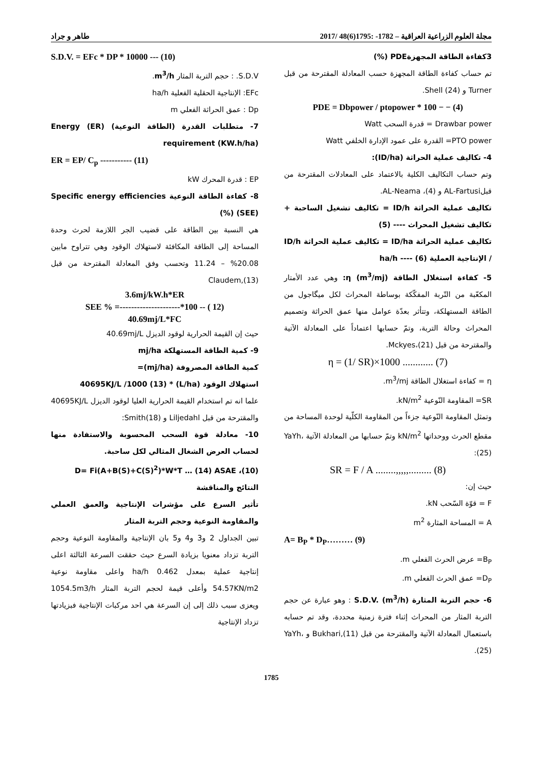مجلة العلوم الزراعية العراقية – 1782- :1795(6)48 /2017 طاهر و جراد
3كفاءة الطاقة المجهزةPDE (%)
تم حساب كفاءة الطاقة المجهزة حسب المعادلة المقترحة من قبل Turner و Shell (24).
PDE = Dbpower / ptopower * 100 − − (4)
Drawbar power = قدرة السحب Watt
PTO power= القدرة على عمود الإدارة الخلفي Watt
4- تكاليف عملية الحراثة (ID/ha):
وتم حساب التكاليف الكلية بالاعتماد على المعادلات المقترحة من قبلAL-Fartusi و AL-Neama ،(4).
تكاليف عملية الحراثة ID/h = تكاليف تشغيل الساحبة + تكاليف تشغيل المحراث ---- (5)
تكاليف عملية الحراثة ID/ha = تكاليف عملية الحراثة ID/h / الإنتاجية العملية ha/h ---- (6)
5- كفاءة استغلال الطاقة η (m<sup>3</sup>/mj): وهي عدد الأمتار المكعّبة من التّربة المفكّكة بوساطة المحراث لكل ميگاجول من الطاقة المستهلكة، وتتأثر بعدّة عوامل منها عمق الحراثة وتصميم المحراث وحالة التربة، وتمّ حسابها اعتماداً على المعادلة الآتية والمقترحة من قبل Mckyes،(21).
η = (1/ SR)×1000 ............ (7)
η = كفاءة استغلال الطاقة m<sup>3</sup>/mj.
SR= المقاومة النّوعية kN/m<sup>2</sup>.
وتمثل المقاومة النّوعية جزءاً من المقاومة الكلّية لوحدة المساحة من مقطع الحرث ووحداتها kN/m<sup>2</sup> وتمّ حسابها من المعادلة الآتية YaYh،(25):
SR = F / A ........,,,,,......... (8)
حيث إن:
F = قوّة السّحب kN.
A = المساحة المثارة m<sup>2</sup>
A= B<sub>P</sub> * D<sub>P</sub>……… (9)
B<sub>P</sub>= عرض الحرث الفعلي m.
D<sub>P</sub>= عمق الحرث الفعلي m.
6- حجم التربة المثارة S.D.V. (m<sup>3</sup>/h) : وهو عبارة عن حجم التربة المثار من المحراث إثناء فترة زمنية محددة، وقد تم حسابه باستعمال المعادلة الآتية والمقترحة من قبل Bukhari,(11) و YaYh،(25).
S.D.V. = EFc * DP * 10000 --- (10)
S.D.V. : حجم التربة المثار m<sup>3</sup>/h.
EFc: الإنتاجية الحقلية الفعلية ha/h
Dp : عمق الحراثة الفعلي m
7- متطلبات القدرة (الطاقة النوعية) (ER) Energy requirement (KW.h/ha)
ER = EP/ C<sub>p</sub> ----------- (11)
EP : قدرة المحرك kW
8- كفاءة الطاقة النوعية Specific energy efficiencies (SEE) (%)
هي النسبة بين الطاقة على قضيب الجر اللازمة لحرث وحدة المساحة إلى الطاقة المكافئة لاستهلاك الوقود وهي تتراوح مابين 20.08% – 11.24 وتحسب وفق المعادلة المقترحة من قبل Claudem,(13)
3.6mj/kW.h*ER
SEE % =---------------------*100 -- ( 12)
40.69mj/L*FC
حيث إن القيمة الحرارية لوقود الديزل 40.69mj/L
9- كمية الطاقة المستهلكة mj/ha
كمية الطاقة المصروفة (mj/ha)=
استهلاك الوقود (L/ha) * 40695KJ/L /1000 (13)
علما انه تم استخدام القيمة الحرارية العليا لوقود الديزل 40695KJ/L والمقترحة من قبل Liljedahl و Smith(18):
10- معادلة قوة السحب المحسوبة والاستفادة منها لحساب العرض الشغال المثالي لكل ساحبة.
D= Fi(A+B(S)+C(S)<sup>2</sup>)*W*T … (14) ASAE ،(10)
النتائج والمناقشة
تأثير السرع على مؤشرات الإنتاجية والعمق العملي والمقاومة النوعية وحجم التربة المثار
تبين الجداول 2 و3 و4 و5 بان الإنتاجية والمقاومة النوعية وحجم التربة تزداد معنويا بزيادة السرع حيث حققت السرعة الثالثة اعلى إنتاجية عملية بمعدل 0.462 ha/h واعلى مقاومة نوعية 54.57KN/m2 وأعلى قيمة لحجم التربة المثار 1054.5m3/h ويعزى سبب ذلك إلى إن السرعة هي احد مركبات الإنتاجية فبزيادتها تزداد الإنتاجية
1785